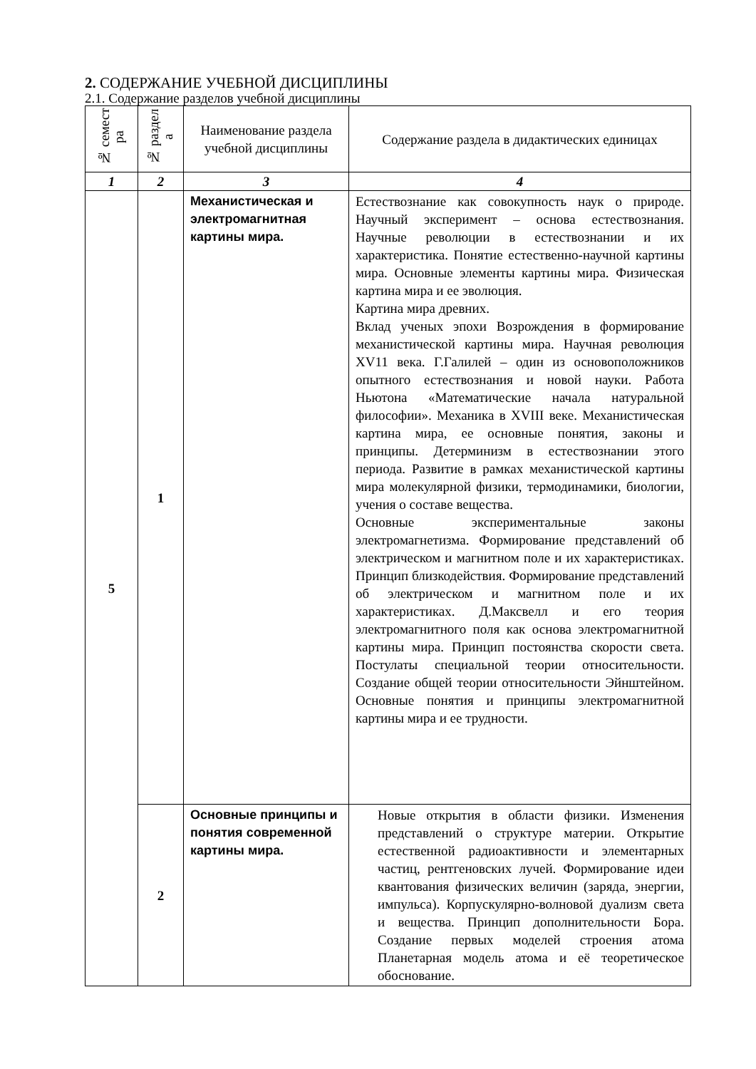2. СОДЕРЖАНИЕ УЧЕБНОЙ ДИСЦИПЛИНЫ
2.1. Содержание разделов учебной дисциплины
| № семест ра | № раздел а | Наименование раздела учебной дисциплины | Содержание раздела в дидактических единицах |
| --- | --- | --- | --- |
| 1 | 2 | 3 | 4 |
| 5 | 1 | Механистическая и электромагнитная картины мира. | Естествознание как совокупность наук о природе. Научный эксперимент – основа естествознания. Научные революции в естествознании и их характеристика. Понятие естественно-научной картины мира. Основные элементы картины мира. Физическая картина мира и ее эволюция. Картина мира древних. Вклад ученых эпохи Возрождения в формирование механистической картины мира. Научная революция XV11 века. Г.Галилей – один из основоположников опытного естествознания и новой науки. Работа Ньютона «Математические начала натуральной философии». Механика в XVIII веке. Механистическая картина мира, ее основные понятия, законы и принципы. Детерминизм в естествознании этого периода. Развитие в рамках механистической картины мира молекулярной физики, термодинамики, биологии, учения о составе вещества. Основные экспериментальные законы электромагнетизма. Формирование представлений об электрическом и магнитном поле и их характеристиках. Принцип близкодействия. Формирование представлений об электрическом и магнитном поле и их характеристиках. Д.Максвелл и его теория электромагнитного поля как основа электромагнитной картины мира. Принцип постоянства скорости света. Постулаты специальной теории относительности. Создание общей теории относительности Эйнштейном. Основные понятия и принципы электромагнитной картины мира и ее трудности. |
| | 2 | Основные принципы и понятия современной картины мира. | Новые открытия в области физики. Изменения представлений о структуре материи. Открытие естественной радиоактивности и элементарных частиц, рентгеновских лучей. Формирование идеи квантования физических величин (заряда, энергии, импульса). Корпускулярно-волновой дуализм света и вещества. Принцип дополнительности Бора. Создание первых моделей строения атома Планетарная модель атома и её теоретическое обоснование. |